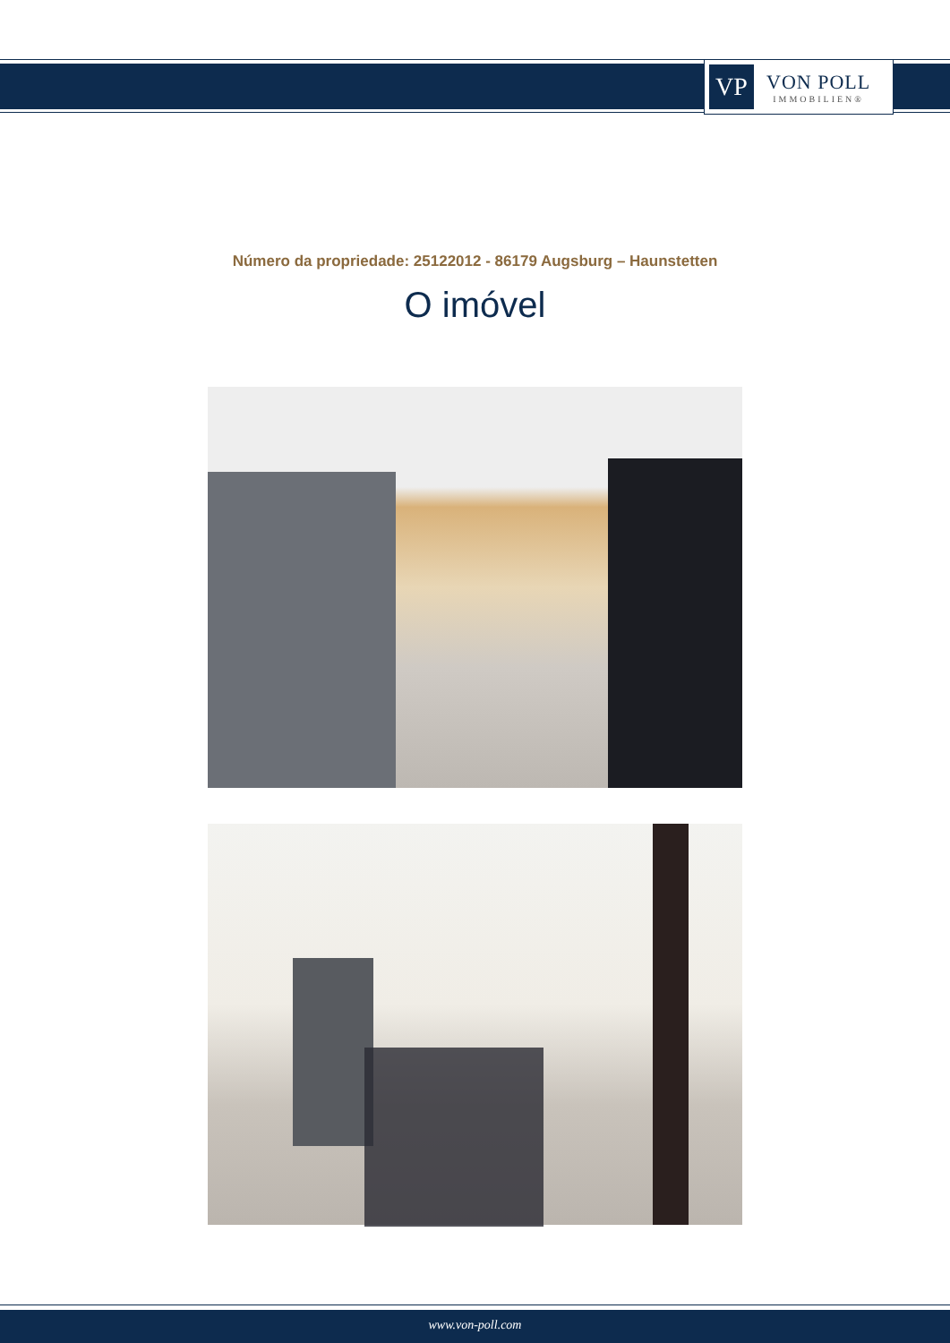VP
VON POLL
IMMOBILIEN®
Número da propriedade: 25122012 - 86179 Augsburg – Haunstetten
O imóvel
www.von-poll.com